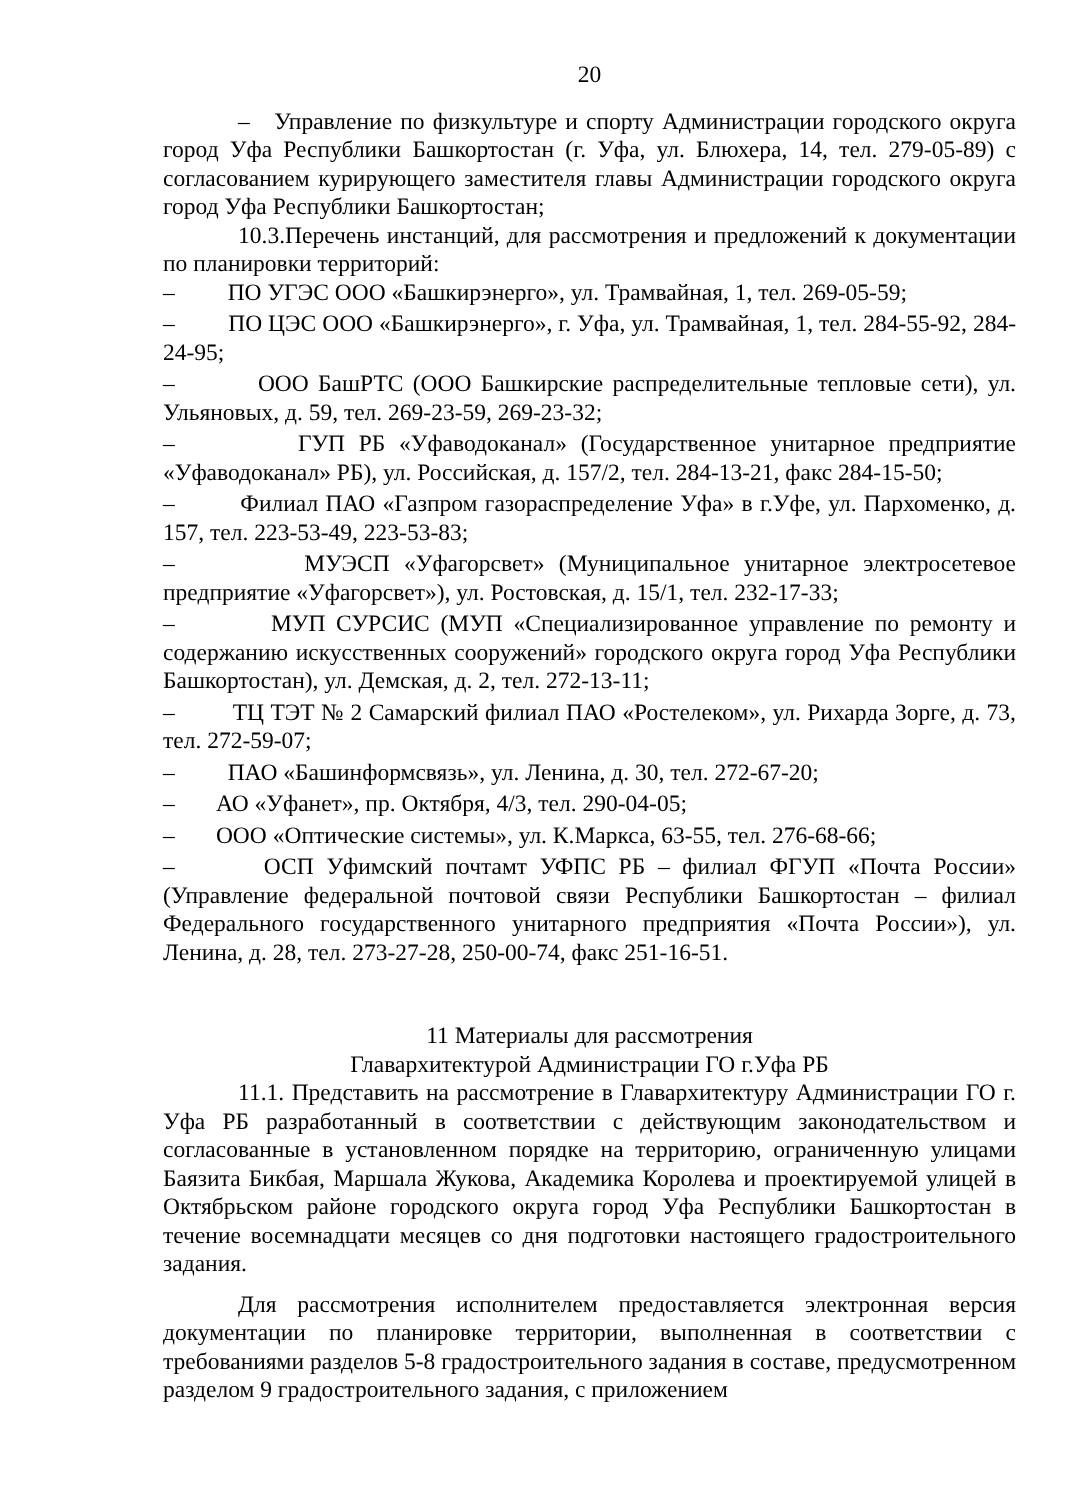20
– Управление по физкультуре и спорту Администрации городского округа город Уфа Республики Башкортостан (г. Уфа, ул. Блюхера, 14, тел. 279-05-89) с согласованием курирующего заместителя главы Администрации городского округа город Уфа Республики Башкортостан;
10.3.Перечень инстанций, для рассмотрения и предложений к документации по планировки территорий:
– ПО УГЭС ООО «Башкирэнерго», ул. Трамвайная, 1, тел. 269-05-59;
– ПО ЦЭС ООО «Башкирэнерго», г. Уфа, ул. Трамвайная, 1, тел. 284-55-92, 284-24-95;
– ООО БашРТС (ООО Башкирские распределительные тепловые сети), ул. Ульяновых, д. 59, тел. 269-23-59, 269-23-32;
– ГУП РБ «Уфаводоканал» (Государственное унитарное предприятие «Уфаводоканал» РБ), ул. Российская, д. 157/2, тел. 284-13-21, факс 284-15-50;
– Филиал ПАО «Газпром газораспределение Уфа» в г.Уфе, ул. Пархоменко, д. 157, тел. 223-53-49, 223-53-83;
– МУЭСП «Уфагорсвет» (Муниципальное унитарное электросетевое предприятие «Уфагорсвет»), ул. Ростовская, д. 15/1, тел. 232-17-33;
– МУП СУРСИС (МУП «Специализированное управление по ремонту и содержанию искусственных сооружений» городского округа город Уфа Республики Башкортостан), ул. Демская, д. 2, тел. 272-13-11;
– ТЦ ТЭТ № 2 Самарский филиал ПАО «Ростелеком», ул. Рихарда Зорге, д. 73, тел. 272-59-07;
– ПАО «Башинформсвязь», ул. Ленина, д. 30, тел. 272-67-20;
– АО «Уфанет», пр. Октября, 4/3, тел. 290-04-05;
– ООО «Оптические системы», ул. К.Маркса, 63-55, тел. 276-68-66;
– ОСП Уфимский почтамт УФПС РБ – филиал ФГУП «Почта России» (Управление федеральной почтовой связи Республики Башкортостан – филиал Федерального государственного унитарного предприятия «Почта России»), ул. Ленина, д. 28, тел. 273-27-28, 250-00-74, факс 251-16-51.
11 Материалы для рассмотрения
Главархитектурой Администрации ГО г.Уфа РБ
11.1. Представить на рассмотрение в Главархитектуру Администрации ГО г. Уфа РБ разработанный в соответствии с действующим законодательством и согласованные в установленном порядке на территорию, ограниченную улицами Баязита Бикбая, Маршала Жукова, Академика Королева и проектируемой улицей в Октябрьском районе городского округа город Уфа Республики Башкортостан в течение восемнадцати месяцев со дня подготовки настоящего градостроительного задания.
Для рассмотрения исполнителем предоставляется электронная версия документации по планировке территории, выполненная в соответствии с требованиями разделов 5-8 градостроительного задания в составе, предусмотренном разделом 9 градостроительного задания, с приложением